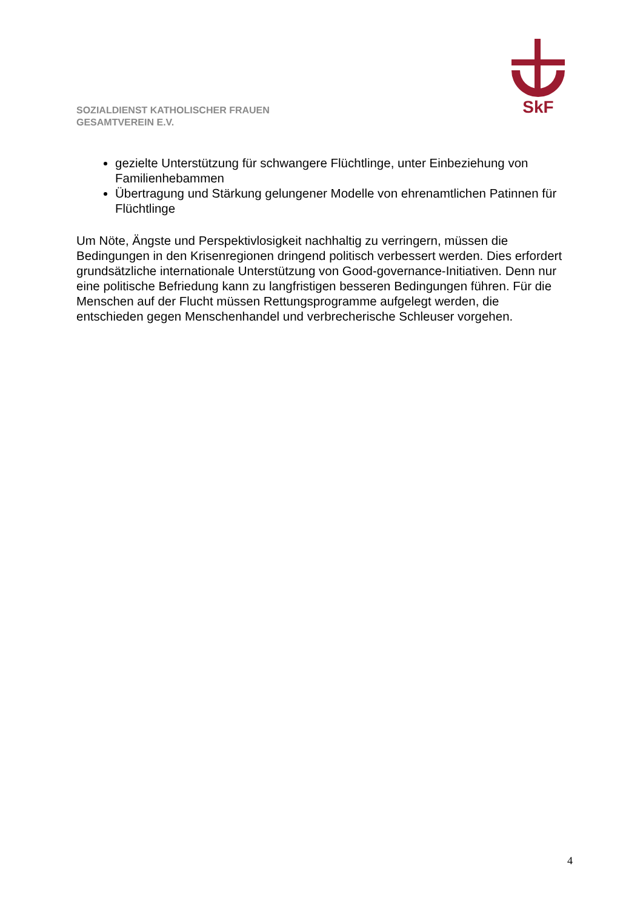SkF
SOZIALDIENST KATHOLISCHER FRAUEN
GESAMTVEREIN E.V.
gezielte Unterstützung für schwangere Flüchtlinge, unter Einbeziehung von Familienhebammen
Übertragung und Stärkung gelungener Modelle von ehrenamtlichen Patinnen für Flüchtlinge
Um Nöte, Ängste und Perspektivlosigkeit nachhaltig zu verringern, müssen die Bedingungen in den Krisenregionen dringend politisch verbessert werden. Dies erfordert grundsätzliche internationale Unterstützung von Good-governance-Initiativen. Denn nur eine politische Befriedung kann zu langfristigen besseren Bedingungen führen. Für die Menschen auf der Flucht müssen Rettungsprogramme aufgelegt werden, die entschieden gegen Menschenhandel und verbrecherische Schleuser vorgehen.
4